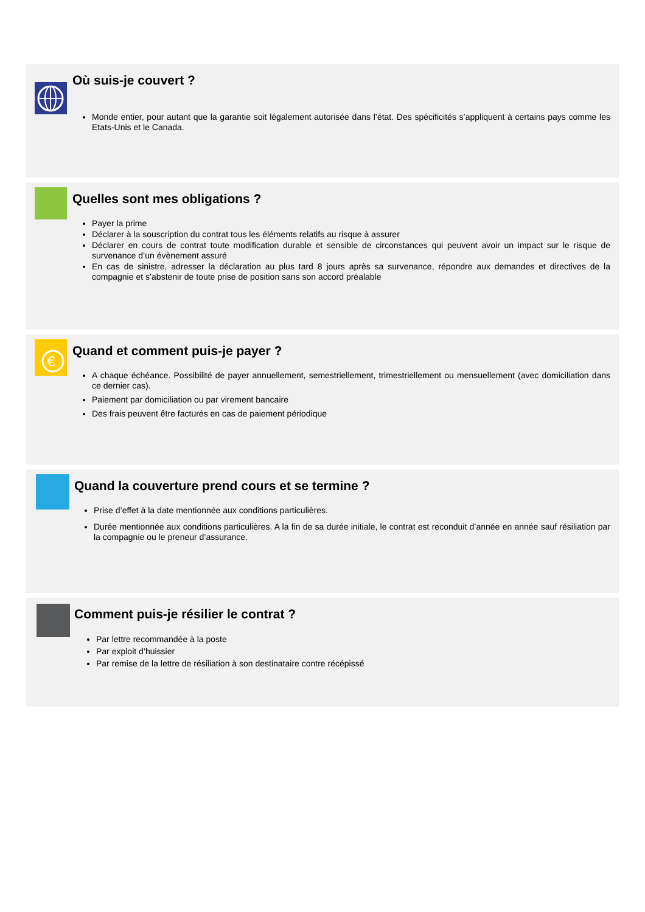Où suis-je couvert ?
Monde entier, pour autant que la garantie soit légalement autorisée dans l’état. Des spécificités s’appliquent à certains pays comme les Etats-Unis et le Canada.
Quelles sont mes obligations ?
Payer la prime
Déclarer à la souscription du contrat tous les éléments relatifs au risque à assurer
Déclarer en cours de contrat toute modification durable et sensible de circonstances qui peuvent avoir un impact sur le risque de survenance d’un évènement assuré
En cas de sinistre, adresser la déclaration au plus tard 8 jours après sa survenance, répondre aux demandes et directives de la compagnie et s’abstenir de toute prise de position sans son accord préalable
€
Quand et comment puis-je payer ?
A chaque échéance. Possibilité de payer annuellement, semestriellement, trimestriellement ou mensuellement (avec domiciliation dans ce dernier cas).
Paiement par domiciliation ou par virement bancaire
Des frais peuvent être facturés en cas de paiement périodique
Quand la couverture prend cours et se termine ?
Prise d’effet à la date mentionnée aux conditions particulières.
Durée mentionnée aux conditions particulières. A la fin de sa durée initiale, le contrat est reconduit d’année en année sauf résiliation par la compagnie ou le preneur d’assurance.
Comment puis-je résilier le contrat ?
Par lettre recommandée à la poste
Par exploit d’huissier
Par remise de la lettre de résiliation à son destinataire contre récépissé